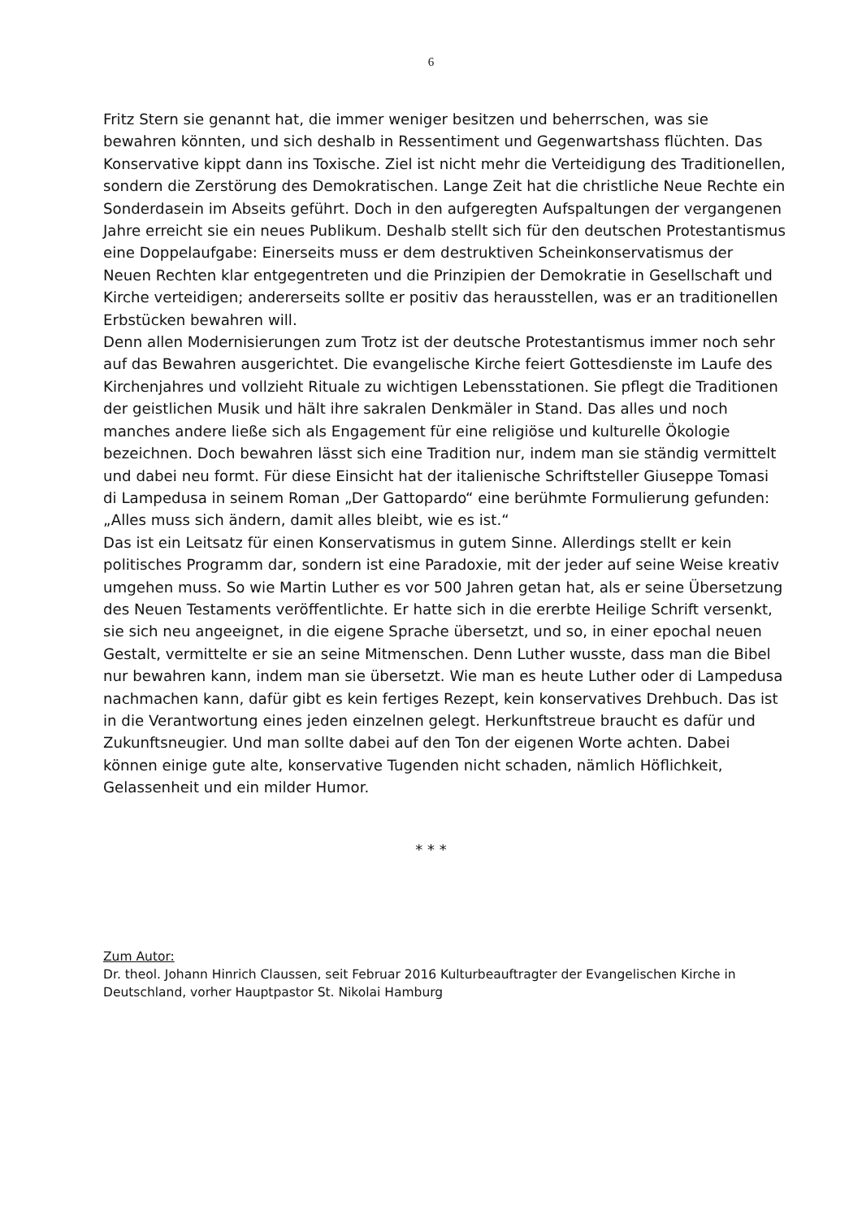6
Fritz Stern sie genannt hat, die immer weniger besitzen und beherrschen, was sie bewahren könnten, und sich deshalb in Ressentiment und Gegenwartshass flüchten. Das Konservative kippt dann ins Toxische. Ziel ist nicht mehr die Verteidigung des Traditionellen, sondern die Zerstörung des Demokratischen. Lange Zeit hat die christliche Neue Rechte ein Sonderdasein im Abseits geführt. Doch in den aufgeregten Aufspaltungen der vergangenen Jahre erreicht sie ein neues Publikum. Deshalb stellt sich für den deutschen Protestantismus eine Doppelaufgabe: Einerseits muss er dem destruktiven Scheinkonservatismus der Neuen Rechten klar entgegentreten und die Prinzipien der Demokratie in Gesellschaft und Kirche verteidigen; andererseits sollte er positiv das herausstellen, was er an traditionellen Erbstücken bewahren will.
Denn allen Modernisierungen zum Trotz ist der deutsche Protestantismus immer noch sehr auf das Bewahren ausgerichtet. Die evangelische Kirche feiert Gottesdienste im Laufe des Kirchenjahres und vollzieht Rituale zu wichtigen Lebensstationen. Sie pflegt die Traditionen der geistlichen Musik und hält ihre sakralen Denkmäler in Stand. Das alles und noch manches andere ließe sich als Engagement für eine religiöse und kulturelle Ökologie bezeichnen. Doch bewahren lässt sich eine Tradition nur, indem man sie ständig vermittelt und dabei neu formt. Für diese Einsicht hat der italienische Schriftsteller Giuseppe Tomasi di Lampedusa in seinem Roman „Der Gattopardo“ eine berühmte Formulierung gefunden:
„Alles muss sich ändern, damit alles bleibt, wie es ist.“
Das ist ein Leitsatz für einen Konservatismus in gutem Sinne. Allerdings stellt er kein politisches Programm dar, sondern ist eine Paradoxie, mit der jeder auf seine Weise kreativ umgehen muss. So wie Martin Luther es vor 500 Jahren getan hat, als er seine Übersetzung des Neuen Testaments veröffentlichte. Er hatte sich in die ererbte Heilige Schrift versenkt, sie sich neu angeeignet, in die eigene Sprache übersetzt, und so, in einer epochal neuen Gestalt, vermittelte er sie an seine Mitmenschen. Denn Luther wusste, dass man die Bibel nur bewahren kann, indem man sie übersetzt. Wie man es heute Luther oder di Lampedusa nachmachen kann, dafür gibt es kein fertiges Rezept, kein konservatives Drehbuch. Das ist in die Verantwortung eines jeden einzelnen gelegt. Herkunftstreue braucht es dafür und Zukunftsneugier. Und man sollte dabei auf den Ton der eigenen Worte achten. Dabei können einige gute alte, konservative Tugenden nicht schaden, nämlich Höflichkeit, Gelassenheit und ein milder Humor.
* * *
Zum Autor:
Dr. theol. Johann Hinrich Claussen, seit Februar 2016 Kulturbeauftragter der Evangelischen Kirche in Deutschland, vorher Hauptpastor St. Nikolai Hamburg